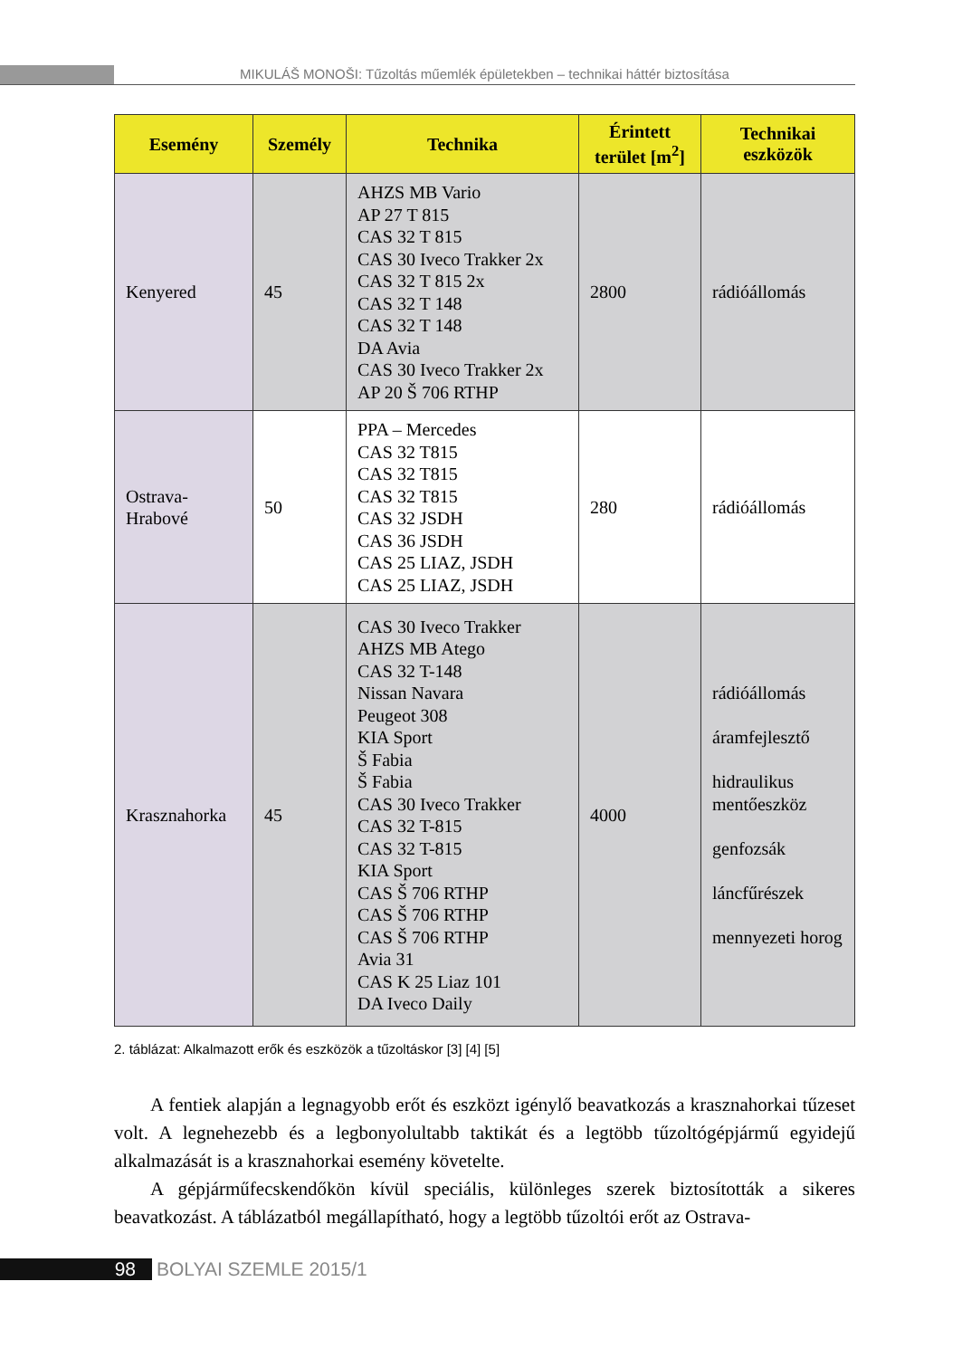MIKULÁŠ MONOŠI: Tűzoltás műemlék épületekben – technikai háttér biztosítása
| Esemény | Személy | Technika | Érintett terület [m<sup>2</sup>] | Technikai eszközök |
| --- | --- | --- | --- | --- |
| Kenyered | 45 | AHZS MB Vario AP 27 T 815 CAS 32 T 815 CAS 30 Iveco Trakker 2x CAS 32 T 815 2x CAS 32 T 148 CAS 32 T 148 DA Avia CAS 30 Iveco Trakker 2x AP 20 Š 706 RTHP | 2800 | rádióállomás |
| Ostrava- Hrabové | 50 | PPA – Mercedes CAS 32 T815 CAS 32 T815 CAS 32 T815 CAS 32 JSDH CAS 36 JSDH CAS 25 LIAZ, JSDH CAS 25 LIAZ, JSDH | 280 | rádióállomás |
| Krasznahorka | 45 | CAS 30 Iveco Trakker AHZS MB Atego CAS 32 T-148 Nissan Navara Peugeot 308 KIA Sport Š Fabia Š Fabia CAS 30 Iveco Trakker CAS 32 T-815 CAS 32 T-815 KIA Sport CAS Š 706 RTHP CAS Š 706 RTHP CAS Š 706 RTHP Avia 31 CAS K 25 Liaz 101 DA Iveco Daily | 4000 | rádióállomás áramfejlesztő hidraulikus mentőeszköz genfozsák láncfűrészek mennyezeti horog |
2. táblázat: Alkalmazott erők és eszközök a tűzoltáskor [3] [4] [5]
A fentiek alapján a legnagyobb erőt és eszközt igénylő beavatkozás a krasznahorkai tűzeset volt. A legnehezebb és a legbonyolultabb taktikát és a legtöbb tűzoltógépjármű egyidejű alkalmazását is a krasznahorkai esemény követelte.
A gépjárműfecskendőkön kívül speciális, különleges szerek biztosították a sikeres beavatkozást. A táblázatból megállapítható, hogy a legtöbb tűzoltói erőt az Ostrava-
98 BOLYAI SZEMLE 2015/1